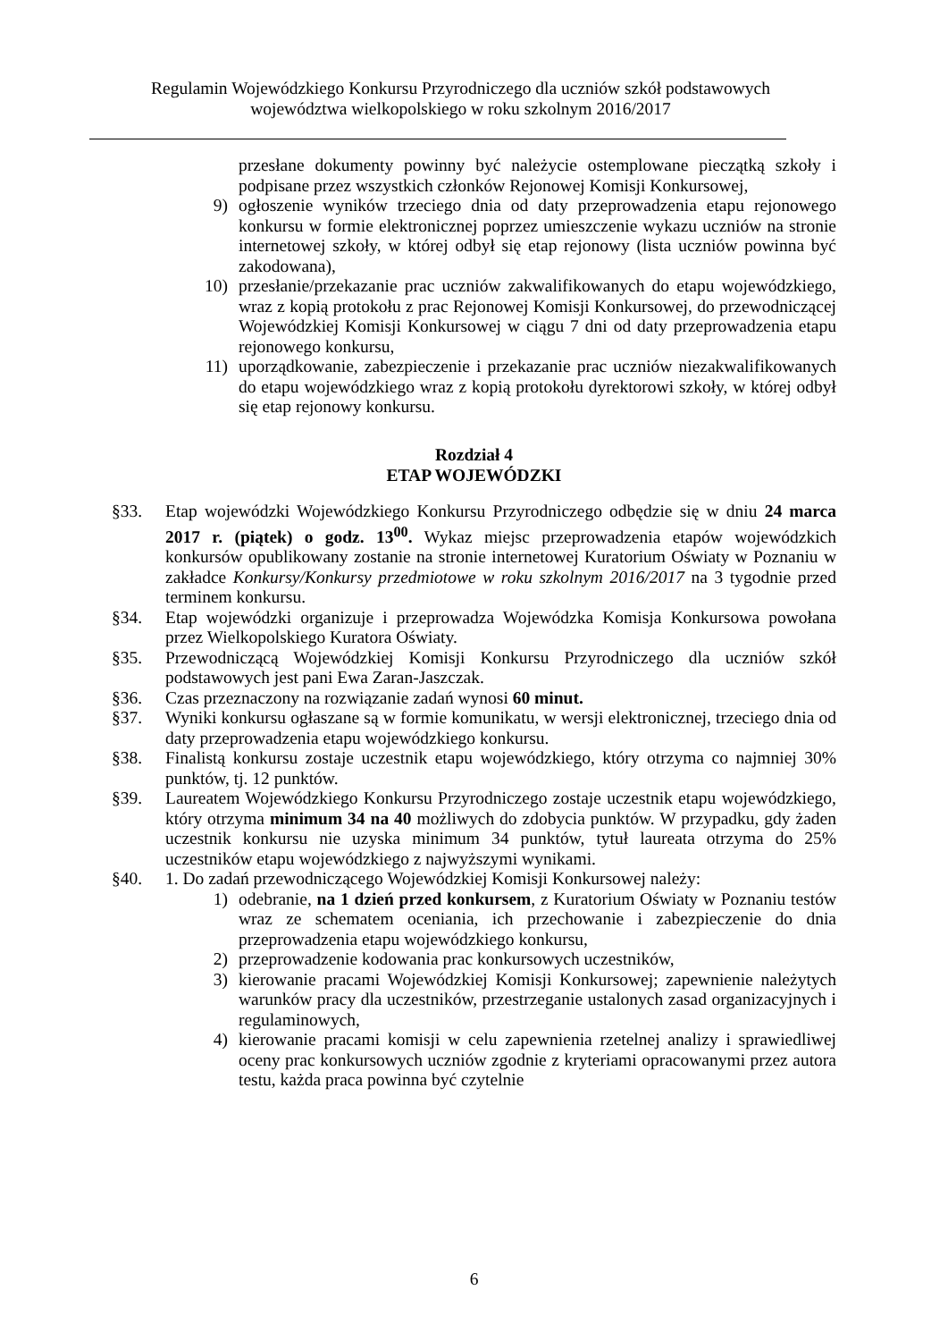Regulamin Wojewódzkiego Konkursu Przyrodniczego dla uczniów szkół podstawowych
województwa wielkopolskiego w roku szkolnym 2016/2017
przesłane dokumenty powinny być należycie ostemplowane pieczątką szkoły i podpisane przez wszystkich członków Rejonowej Komisji Konkursowej,
9) ogłoszenie wyników trzeciego dnia od daty przeprowadzenia etapu rejonowego konkursu w formie elektronicznej poprzez umieszczenie wykazu uczniów na stronie internetowej szkoły, w której odbył się etap rejonowy (lista uczniów powinna być zakodowana),
10) przesłanie/przekazanie prac uczniów zakwalifikowanych do etapu wojewódzkiego, wraz z kopią protokołu z prac Rejonowej Komisji Konkursowej, do przewodniczącej Wojewódzkiej Komisji Konkursowej w ciągu 7 dni od daty przeprowadzenia etapu rejonowego konkursu,
11) uporządkowanie, zabezpieczenie i przekazanie prac uczniów niezakwalifikowanych do etapu wojewódzkiego wraz z kopią protokołu dyrektorowi szkoły, w której odbył się etap rejonowy konkursu.
Rozdział 4
ETAP WOJEWÓDZKI
§33. Etap wojewódzki Wojewódzkiego Konkursu Przyrodniczego odbędzie się w dniu 24 marca 2017 r. (piątek) o godz. 13<sup>00</sup>. Wykaz miejsc przeprowadzenia etapów wojewódzkich konkursów opublikowany zostanie na stronie internetowej Kuratorium Oświaty w Poznaniu w zakładce Konkursy/Konkursy przedmiotowe w roku szkolnym 2016/2017 na 3 tygodnie przed terminem konkursu.
§34. Etap wojewódzki organizuje i przeprowadza Wojewódzka Komisja Konkursowa powołana przez Wielkopolskiego Kuratora Oświaty.
§35. Przewodniczącą Wojewódzkiej Komisji Konkursu Przyrodniczego dla uczniów szkół podstawowych jest pani Ewa Zaran-Jaszczak.
§36. Czas przeznaczony na rozwiązanie zadań wynosi 60 minut.
§37. Wyniki konkursu ogłaszane są w formie komunikatu, w wersji elektronicznej, trzeciego dnia od daty przeprowadzenia etapu wojewódzkiego konkursu.
§38. Finalistą konkursu zostaje uczestnik etapu wojewódzkiego, który otrzyma co najmniej 30% punktów, tj. 12 punktów.
§39. Laureatem Wojewódzkiego Konkursu Przyrodniczego zostaje uczestnik etapu wojewódzkiego, który otrzyma minimum 34 na 40 możliwych do zdobycia punktów. W przypadku, gdy żaden uczestnik konkursu nie uzyska minimum 34 punktów, tytuł laureata otrzyma do 25% uczestników etapu wojewódzkiego z najwyższymi wynikami.
§40. 1. Do zadań przewodniczącego Wojewódzkiej Komisji Konkursowej należy:
1) odebranie, na 1 dzień przed konkursem, z Kuratorium Oświaty w Poznaniu testów wraz ze schematem oceniania, ich przechowanie i zabezpieczenie do dnia przeprowadzenia etapu wojewódzkiego konkursu,
2) przeprowadzenie kodowania prac konkursowych uczestników,
3) kierowanie pracami Wojewódzkiej Komisji Konkursowej; zapewnienie należytych warunków pracy dla uczestników, przestrzeganie ustalonych zasad organizacyjnych i regulaminowych,
4) kierowanie pracami komisji w celu zapewnienia rzetelnej analizy i sprawiedliwej oceny prac konkursowych uczniów zgodnie z kryteriami opracowanymi przez autora testu, każda praca powinna być czytelnie
6